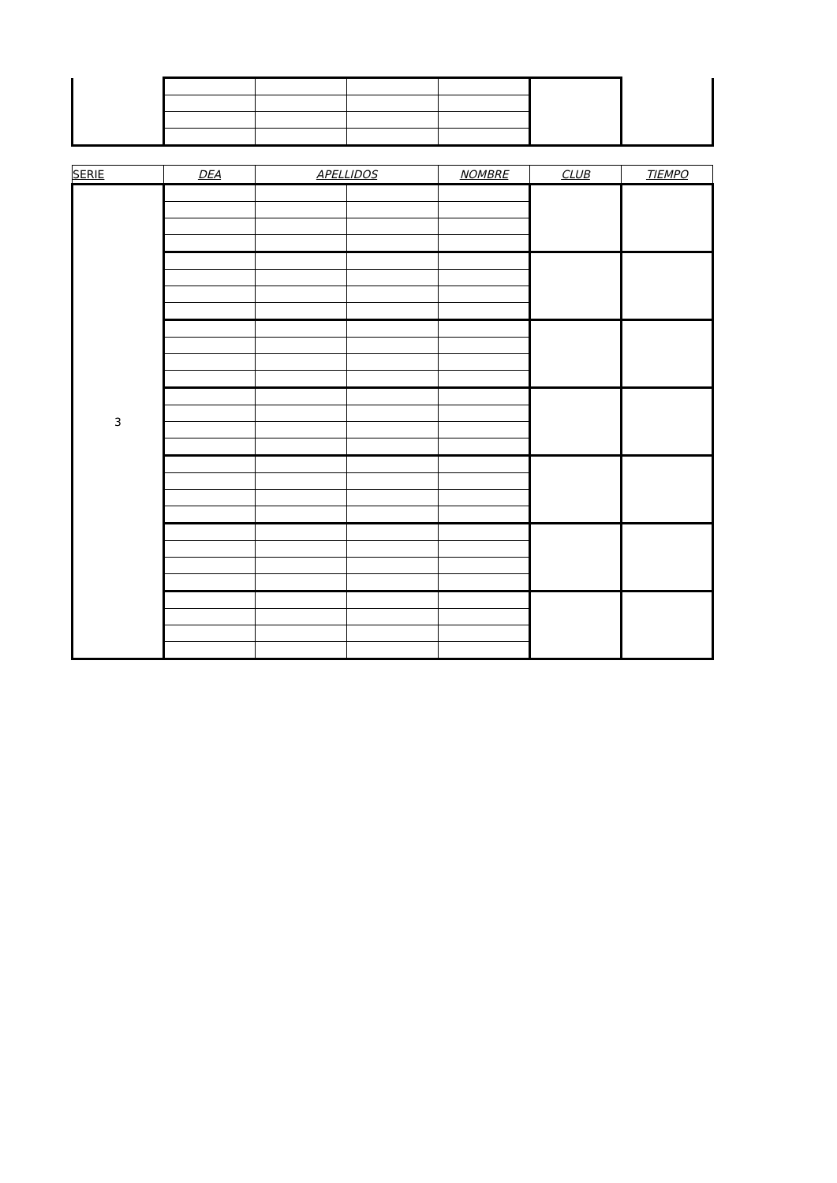| SERIE | DEA | APELLIDOS | | NOMBRE | CLUB | TIEMPO |
| --- | --- | --- | --- | --- | --- | --- |
| 3 | | | | | | |